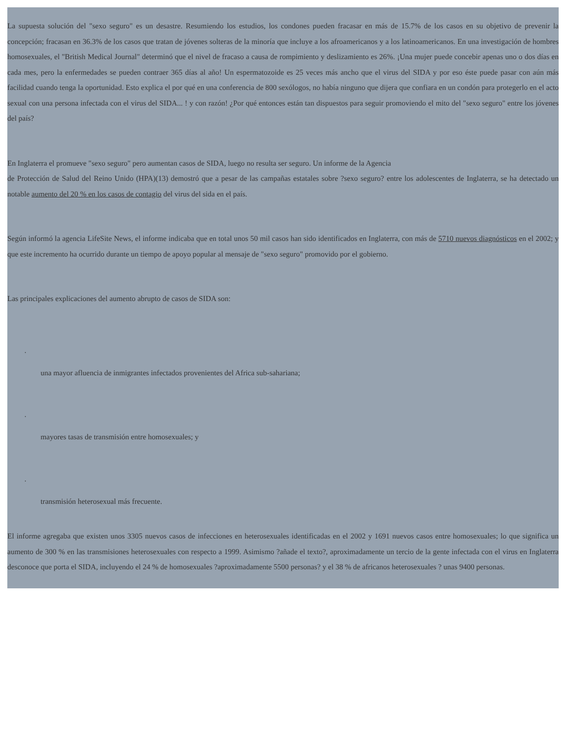La supuesta solución del "sexo seguro" es un desastre. Resumiendo los estudios, los condones pueden fracasar en más de 15.7% de los casos en su objetivo de prevenir la concepción; fracasan en 36.3% de los casos que tratan de jóvenes solteras de la minoría que incluye a los afroamericanos y a los latinoamericanos. En una investigación de hombres homosexuales, el "British Medical Journal" determinó que el nivel de fracaso a causa de rompimiento y deslizamiento es 26%. ¡Una mujer puede concebir apenas uno o dos días en cada mes, pero la enfermedades se pueden contraer 365 días al año! Un espermatozoide es 25 veces más ancho que el virus del SIDA y por eso éste puede pasar con aún más facilidad cuando tenga la oportunidad. Esto explica el por qué en una conferencia de 800 sexólogos, no había ninguno que dijera que confiara en un condón para protegerlo en el acto sexual con una persona infectada con el virus del SIDA... ! y con razón! ¿Por qué entonces están tan dispuestos para seguir promoviendo el mito del "sexo seguro" entre los jóvenes del país?
En Inglaterra el promueve "sexo seguro" pero aumentan casos de SIDA, luego no resulta ser seguro. Un informe de la Agencia
de Protección de Salud del Reino Unido (HPA)(13) demostró que a pesar de las campañas estatales sobre ?sexo seguro? entre los adolescentes de Inglaterra, se ha detectado un notable aumento del 20 % en los casos de contagio del virus del sida en el país.
Según informó la agencia LifeSite News, el informe indicaba que en total unos 50 mil casos han sido identificados en Inglaterra, con más de 5710 nuevos diagnósticos en el 2002; y que este incremento ha ocurrido durante un tiempo de apoyo popular al mensaje de "sexo seguro" promovido por el gobierno.
Las principales explicaciones del aumento abrupto de casos de SIDA son:
.
una mayor afluencia de inmigrantes infectados provenientes del Africa sub-sahariana;
.
mayores tasas de transmisión entre homosexuales; y
.
transmisión heterosexual más frecuente.
El informe agregaba que existen unos 3305 nuevos casos de infecciones en heterosexuales identificadas en el 2002 y 1691 nuevos casos entre homosexuales; lo que significa un aumento de 300 % en las transmisiones heterosexuales con respecto a 1999. Asimismo ?añade el texto?, aproximadamente un tercio de la gente infectada con el virus en Inglaterra desconoce que porta el SIDA, incluyendo el 24 % de homosexuales ?aproximadamente 5500 personas? y el 38 % de africanos heterosexuales ? unas 9400 personas.